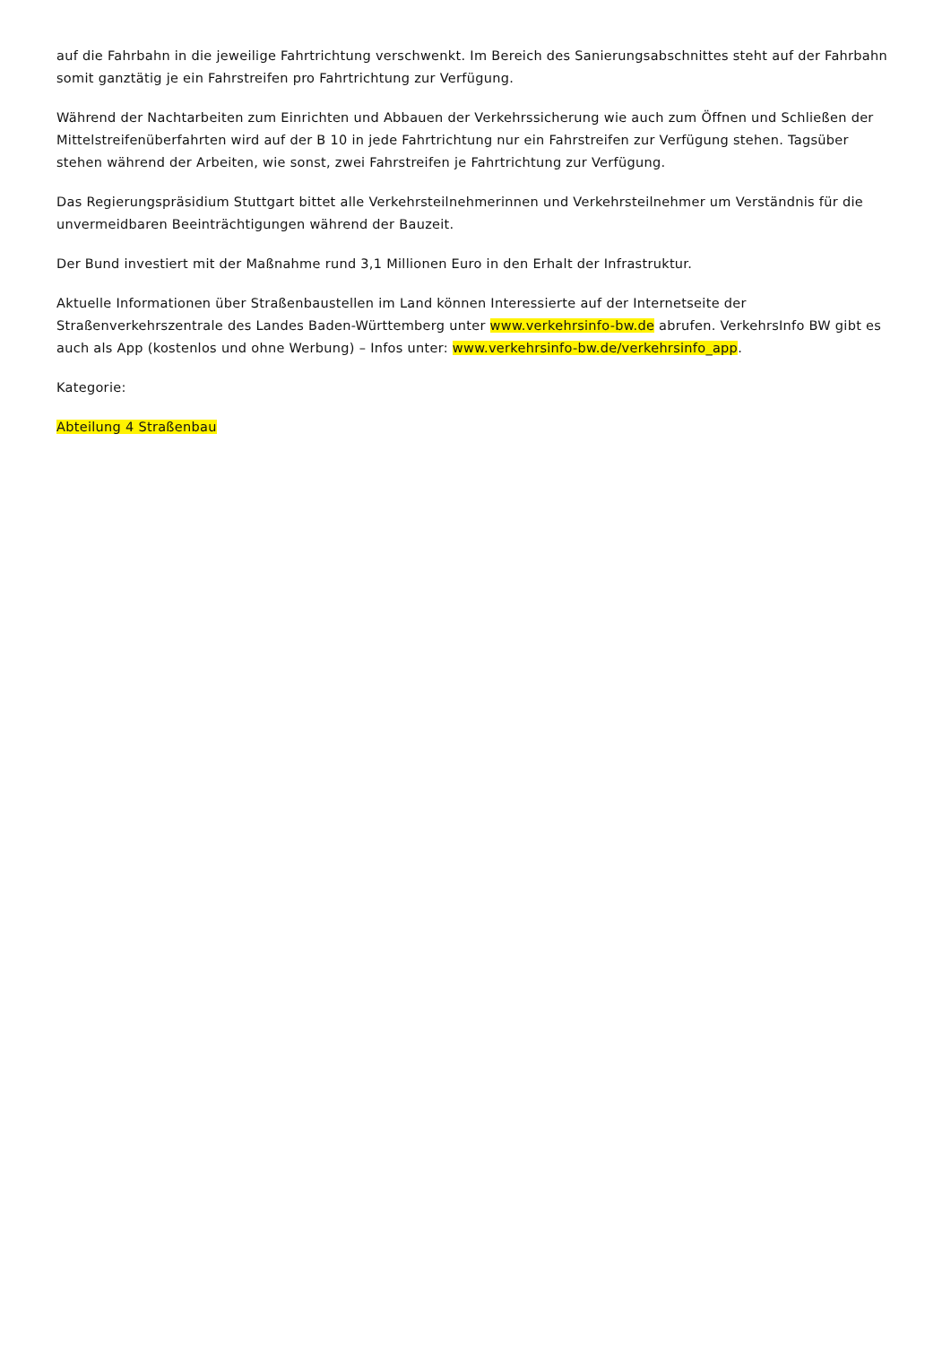auf die Fahrbahn in die jeweilige Fahrtrichtung verschwenkt. Im Bereich des Sanierungsabschnittes steht auf der Fahrbahn somit ganztätig je ein Fahrstreifen pro Fahrtrichtung zur Verfügung.
Während der Nachtarbeiten zum Einrichten und Abbauen der Verkehrssicherung wie auch zum Öffnen und Schließen der Mittelstreifenüberfahrten wird auf der B 10 in jede Fahrtrichtung nur ein Fahrstreifen zur Verfügung stehen. Tagsüber stehen während der Arbeiten, wie sonst, zwei Fahrstreifen je Fahrtrichtung zur Verfügung.
Das Regierungspräsidium Stuttgart bittet alle Verkehrsteilnehmerinnen und Verkehrsteilnehmer um Verständnis für die unvermeidbaren Beeinträchtigungen während der Bauzeit.
Der Bund investiert mit der Maßnahme rund 3,1 Millionen Euro in den Erhalt der Infrastruktur.
Aktuelle Informationen über Straßenbaustellen im Land können Interessierte auf der Internetseite der Straßenverkehrszentrale des Landes Baden-Württemberg unter www.verkehrsinfo-bw.de abrufen. VerkehrsInfo BW gibt es auch als App (kostenlos und ohne Werbung) – Infos unter: www.verkehrsinfo-bw.de/verkehrsinfo_app.
Kategorie:
Abteilung 4 Straßenbau